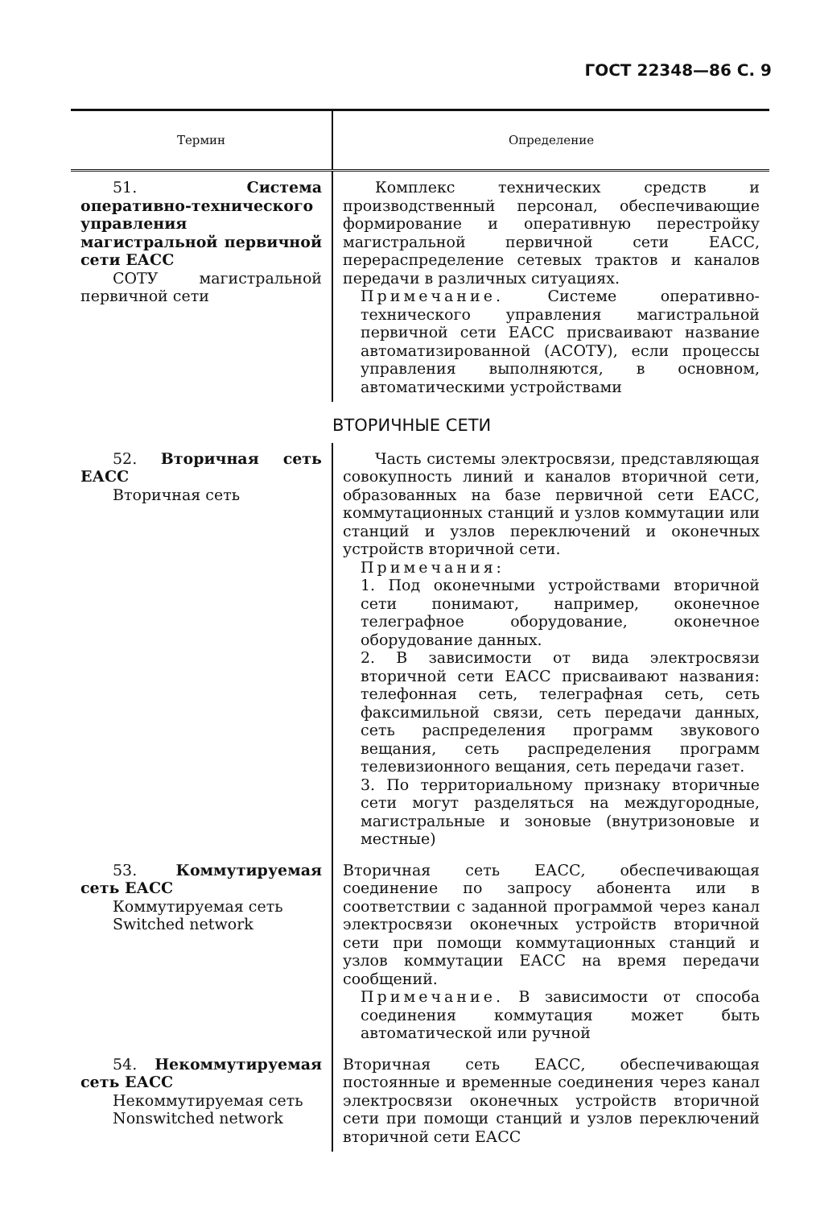ГОСТ 22348—86 С. 9
| Термин | Определение |
| --- | --- |
| 51. Система оперативно-технического управления магистральной первичной сети ЕАСС СОТУ магистральной первичной сети | Комплекс технических средств и производственный персонал, обеспечивающие формирование и оперативную перестройку магистральной первичной сети ЕАСС, перераспределение сетевых трактов и каналов передачи в различных ситуациях. Примечание. Системе оперативно-технического управления магистральной первичной сети ЕАСС присваивают название автоматизированной (АСОТУ), если процессы управления выполняются, в основном, автоматическими устройствами |
| | ВТОРИЧНЫЕ СЕТИ |
| 52. Вторичная сеть ЕАСС Вторичная сеть | Часть системы электросвязи, представляющая совокупность линий и каналов вторичной сети, образованных на базе первичной сети ЕАСС, коммутационных станций и узлов коммутации или станций и узлов переключений и оконечных устройств вторичной сети. Примечания: 1. Под оконечными устройствами вторичной сети понимают, например, оконечное телеграфное оборудование, оконечное оборудование данных. 2. В зависимости от вида электросвязи вторичной сети ЕАСС присваивают названия: телефонная сеть, телеграфная сеть, сеть факсимильной связи, сеть передачи данных, сеть распределения программ звукового вещания, сеть распределения программ телевизионного вещания, сеть передачи газет. 3. По территориальному признаку вторичные сети могут разделяться на междугородные, магистральные и зоновые (внутризоновые и местные) |
| 53. Коммутируемая сеть ЕАСС Коммутируемая сеть Switched network | Вторичная сеть ЕАСС, обеспечивающая соединение по запросу абонента или в соответствии с заданной программой через канал электросвязи оконечных устройств вторичной сети при помощи коммутационных станций и узлов коммутации ЕАСС на время передачи сообщений. Примечание. В зависимости от способа соединения коммутация может быть автоматической или ручной |
| 54. Некоммутируемая сеть ЕАСС Некоммутируемая сеть Nonswitched network | Вторичная сеть ЕАСС, обеспечивающая постоянные и временные соединения через канал электросвязи оконечных устройств вторичной сети при помощи станций и узлов переключений вторичной сети ЕАСС |